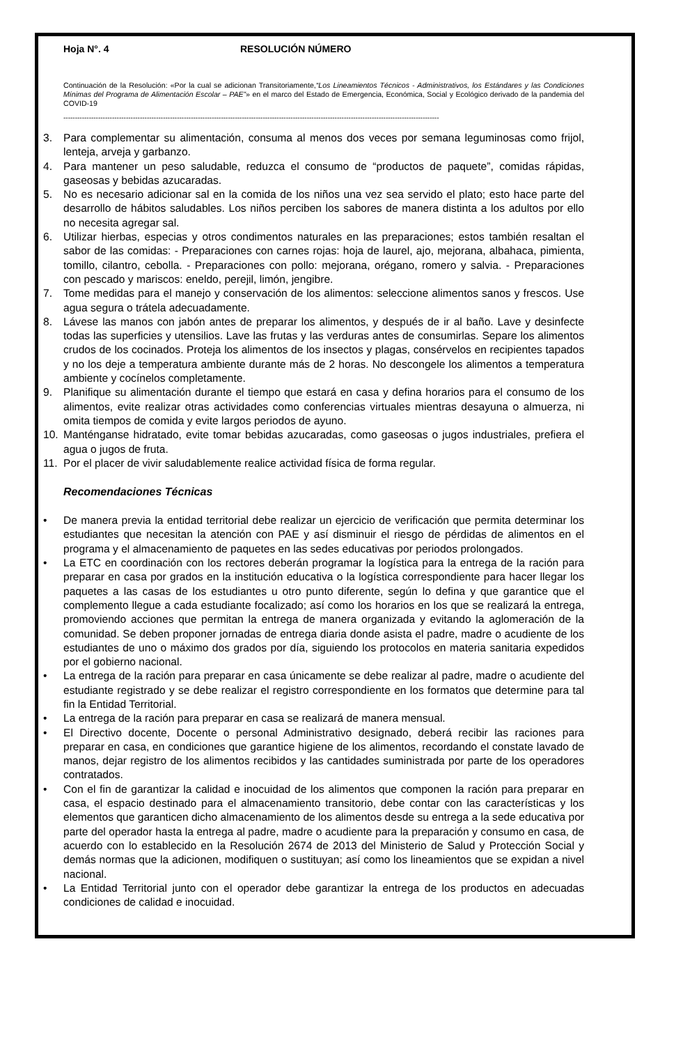Hoja N°. 4 RESOLUCIÓN NÚMERO
Continuación de la Resolución: «Por la cual se adicionan Transitoriamente,“Los Lineamientos Técnicos - Administrativos, los Estándares y las Condiciones Mínimas del Programa de Alimentación Escolar – PAE”» en el marco del Estado de Emergencia, Económica, Social y Ecológico derivado de la pandemia del COVID-19
------------------------------------------------------------------------------------------------------------------------------------------------------------------
3. Para complementar su alimentación, consuma al menos dos veces por semana leguminosas como frijol, lenteja, arveja y garbanzo.
4. Para mantener un peso saludable, reduzca el consumo de “productos de paquete”, comidas rápidas, gaseosas y bebidas azucaradas.
5. No es necesario adicionar sal en la comida de los niños una vez sea servido el plato; esto hace parte del desarrollo de hábitos saludables. Los niños perciben los sabores de manera distinta a los adultos por ello no necesita agregar sal.
6. Utilizar hierbas, especias y otros condimentos naturales en las preparaciones; estos también resaltan el sabor de las comidas: - Preparaciones con carnes rojas: hoja de laurel, ajo, mejorana, albahaca, pimienta, tomillo, cilantro, cebolla. - Preparaciones con pollo: mejorana, orégano, romero y salvia. - Preparaciones con pescado y mariscos: eneldo, perejil, limón, jengibre.
7. Tome medidas para el manejo y conservación de los alimentos: seleccione alimentos sanos y frescos. Use agua segura o trátela adecuadamente.
8. Lávese las manos con jabón antes de preparar los alimentos, y después de ir al baño. Lave y desinfecte todas las superficies y utensilios. Lave las frutas y las verduras antes de consumirlas. Separe los alimentos crudos de los cocinados. Proteja los alimentos de los insectos y plagas, consérvelos en recipientes tapados y no los deje a temperatura ambiente durante más de 2 horas. No descongele los alimentos a temperatura ambiente y cocínelos completamente.
9. Planifique su alimentación durante el tiempo que estará en casa y defina horarios para el consumo de los alimentos, evite realizar otras actividades como conferencias virtuales mientras desayuna o almuerza, ni omita tiempos de comida y evite largos periodos de ayuno.
10. Manténganse hidratado, evite tomar bebidas azucaradas, como gaseosas o jugos industriales, prefiera el agua o jugos de fruta.
11. Por el placer de vivir saludablemente realice actividad física de forma regular.
Recomendaciones Técnicas
• De manera previa la entidad territorial debe realizar un ejercicio de verificación que permita determinar los estudiantes que necesitan la atención con PAE y así disminuir el riesgo de pérdidas de alimentos en el programa y el almacenamiento de paquetes en las sedes educativas por periodos prolongados.
• La ETC en coordinación con los rectores deberán programar la logística para la entrega de la ración para preparar en casa por grados en la institución educativa o la logística correspondiente para hacer llegar los paquetes a las casas de los estudiantes u otro punto diferente, según lo defina y que garantice que el complemento llegue a cada estudiante focalizado; así como los horarios en los que se realizará la entrega, promoviendo acciones que permitan la entrega de manera organizada y evitando la aglomeración de la comunidad. Se deben proponer jornadas de entrega diaria donde asista el padre, madre o acudiente de los estudiantes de uno o máximo dos grados por día, siguiendo los protocolos en materia sanitaria expedidos por el gobierno nacional.
• La entrega de la ración para preparar en casa únicamente se debe realizar al padre, madre o acudiente del estudiante registrado y se debe realizar el registro correspondiente en los formatos que determine para tal fin la Entidad Territorial.
• La entrega de la ración para preparar en casa se realizará de manera mensual.
• El Directivo docente, Docente o personal Administrativo designado, deberá recibir las raciones para preparar en casa, en condiciones que garantice higiene de los alimentos, recordando el constate lavado de manos, dejar registro de los alimentos recibidos y las cantidades suministrada por parte de los operadores contratados.
• Con el fin de garantizar la calidad e inocuidad de los alimentos que componen la ración para preparar en casa, el espacio destinado para el almacenamiento transitorio, debe contar con las características y los elementos que garanticen dicho almacenamiento de los alimentos desde su entrega a la sede educativa por parte del operador hasta la entrega al padre, madre o acudiente para la preparación y consumo en casa, de acuerdo con lo establecido en la Resolución 2674 de 2013 del Ministerio de Salud y Protección Social y demás normas que la adicionen, modifiquen o sustituyan; así como los lineamientos que se expidan a nivel nacional.
• La Entidad Territorial junto con el operador debe garantizar la entrega de los productos en adecuadas condiciones de calidad e inocuidad.